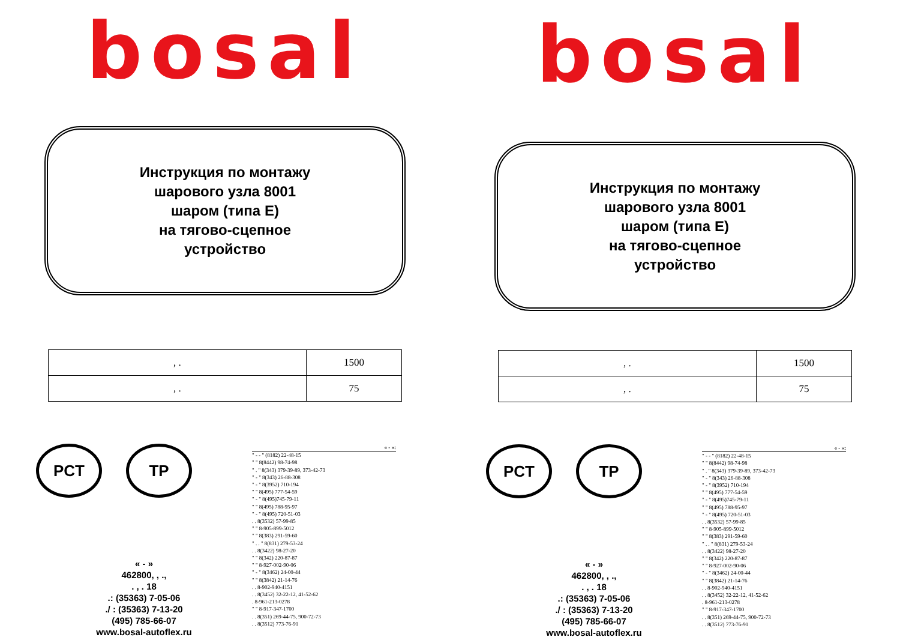bosal
Инструкция по монтажу
шарового узла 8001
шаром (типа Е)
на тягово-сцепное
устройство
| , . | 1500 |
| , . | 75 |
PCT TP
« - »
462800, , .,
. , . 18
.: (35363) 7-05-06
./ : (35363) 7-13-20
(495) 785-66-07
www.bosal-autoflex.ru
« - »:
" - - " (8182) 22-48-15
" " 8(8442) 98-74-98
" . " 8(343) 379-39-89, 373-42-73
" - " 8(343) 26-88-308
" - " 8(3952) 710-194
" " 8(495) 777-54-59
" - " 8(495)745-79-11
" " 8(495) 788-95-97
" - " 8(495) 720-51-03
. . 8(3532) 57-99-85
" " 8-905-899-5012
" " 8(383) 291-59-60
" . . " 8(831) 279-53-24
. . 8(3422) 98-27-20
" " 8(342) 220-87-87
" " 8-927-002-90-06
" - " 8(3462) 24-00-44
" " 8(3842) 21-14-76
. . 8-902-940-4151
. . 8(3452) 32-22-12, 41-52-62
. 8-961-213-0278
" " 8-917-347-1700
. . 8(351) 269-44-75, 900-72-73
. . 8(3512) 773-76-91
bosal
Инструкция по монтажу
шарового узла 8001
шаром (типа Е)
на тягово-сцепное
устройство
| , . | 1500 |
| , . | 75 |
PCT TP
« - »
462800, , .,
. , . 18
.: (35363) 7-05-06
./ : (35363) 7-13-20
(495) 785-66-07
www.bosal-autoflex.ru
« - »:
" - - " (8182) 22-48-15
" " 8(8442) 98-74-98
" . " 8(343) 379-39-89, 373-42-73
" - " 8(343) 26-88-308
" - " 8(3952) 710-194
" " 8(495) 777-54-59
" - " 8(495)745-79-11
" " 8(495) 788-95-97
" - " 8(495) 720-51-03
. . 8(3532) 57-99-85
" " 8-905-899-5012
" " 8(383) 291-59-60
" . . " 8(831) 279-53-24
. . 8(3422) 98-27-20
" " 8(342) 220-87-87
" " 8-927-002-90-06
" - " 8(3462) 24-00-44
" " 8(3842) 21-14-76
. . 8-902-940-4151
. . 8(3452) 32-22-12, 41-52-62
. 8-961-213-0278
" " 8-917-347-1700
. . 8(351) 269-44-75, 900-72-73
. . 8(3512) 773-76-91